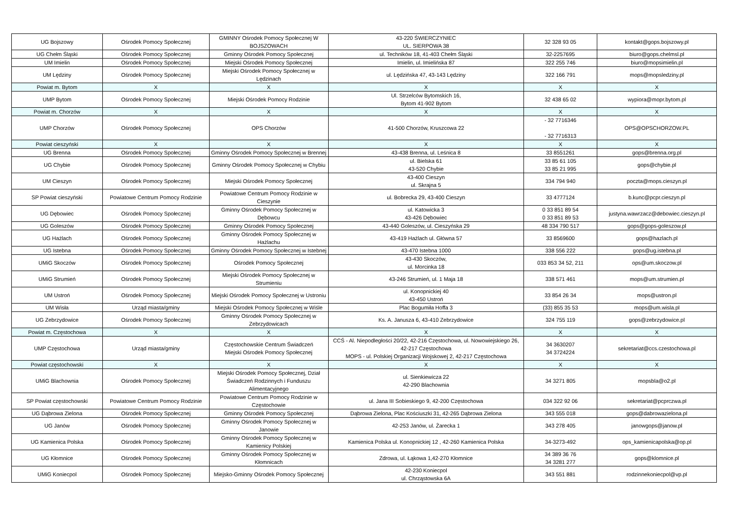| UG Bojszowy | Ośrodek Pomocy Społecznej | GMINNY Ośrodek Pomocy Społecznej W BOJSZOWACH | 43-220 ŚWIERCZYNIEC UL. SIERPOWA 38 | 32 328 93 05 | kontakt@gops.bojszowy.pl |
| UG Chełm Śląski | Ośrodek Pomocy Społecznej | Gminny Ośrodek Pomocy Społecznej | ul. Techników 18, 41-403 Chełm Śląski | 32-2257695 | biuro@gops.chelmsl.pl |
| UM Imielin | Ośrodek Pomocy Społecznej | Miejski Ośrodek Pomocy Społecznej | Imielin, ul. Imielińska 87 | 322 255 746 | biuro@mopsimielin.pl |
| UM Lędziny | Ośrodek Pomocy Społecznej | Miejski Ośrodek Pomocy Społecznej w Lędzinach | ul. Lędzińska 47, 43-143 Lędziny | 322 166 791 | mops@mopsledziny.pl |
| Powiat m. Bytom | X | X | X | X | X |
| UMP Bytom | Ośrodek Pomocy Społecznej | Miejski Ośrodek Pomocy Rodzinie | Ul. Strzelców Bytomskich 16, Bytom 41-902 Bytom | 32 438 65 02 | wypiora@mopr.bytom.pl |
| Powiat m. Chorzów | X | X | X | X | X |
| UMP Chorzów | Ośrodek Pomocy Społecznej | OPS Chorzów | 41-500 Chorzów, Kruszcowa 22 | - 32 7716346 - 32 7716313 | OPS@OPSCHORZOW.PL |
| Powiat cieszyński | X | X | X | X | X |
| UG Brenna | Ośrodek Pomocy Społecznej | Gminny Ośrodek Pomocy Społecznej w Brennej | 43-438 Brenna, ul. Leśnica 8 | 33 8551261 | gops@brenna.org.pl |
| UG Chybie | Ośrodek Pomocy Społecznej | Gminny Ośrodek Pomocy Społecznej w Chybiu | ul. Bielska 61 43-520 Chybie | 33 85 61 105 33 85 21 995 | gops@chybie.pl |
| UM Cieszyn | Ośrodek Pomocy Społecznej | Miejski Ośrodek Pomocy Społecznej | 43-400 Cieszyn ul. Skrajna 5 | 334 794 940 | poczta@mops.cieszyn.pl |
| SP Powiat cieszyński | Powiatowe Centrum Pomocy Rodzinie | Powiatowe Centrum Pomocy Rodzinie w Cieszynie | ul. Bobrecka 29, 43-400 Cieszyn | 33 4777124 | b.kunc@pcpr.cieszyn.pl |
| UG Dębowiec | Ośrodek Pomocy Społecznej | Gminny Ośrodek Pomocy Społecznej w Dębowcu | ul. Katowicka 3 43-426 Dębowiec | 0 33 851 89 54 0 33 851 89 53 | justyna.wawrzacz@debowiec.cieszyn.pl |
| UG Goleszów | Ośrodek Pomocy Społecznej | Gminny Ośrodek Pomocy Społecznej | 43-440 Goleszów, ul. Cieszyńska 29 | 48 334 790 517 | gops@gops-goleszow.pl |
| UG Hażlach | Ośrodek Pomocy Społecznej | Gminny Ośrodek Pomocy Społecznej w Hażlachu | 43-419 Hażlach ul. Główna 57 | 33 8569600 | gops@hazlach.pl |
| UG Istebna | Ośrodek Pomocy Społecznej | Gminny Ośrodek Pomocy Społecznej w Istebnej | 43-470 Istebna 1000 | 338 556 222 | gops@ug.istebna.pl |
| UMiG Skoczów | Ośrodek Pomocy Społecznej | Ośrodek Pomocy Społecznej | 43-430 Skoczów, ul. Morcinka 18 | 033 853 34 52, 211 | ops@um.skoczow.pl |
| UMiG Strumień | Ośrodek Pomocy Społecznej | Miejski Ośrodek Pomocy Społecznej w Strumieniu | 43-246 Strumień, ul. 1 Maja 18 | 338 571 461 | mops@um.strumien.pl |
| UM Ustroń | Ośrodek Pomocy Społecznej | Miejski Ośrodek Pomocy Społecznej w Ustroniu | ul. Konopnickiej 40 43-450 Ustroń | 33 854 26 34 | mops@ustron.pl |
| UM Wisła | Urząd miasta/gminy | Miejski Ośrodek Pomocy Społecznej w Wiśle | Plac Bogumiła Hoffa 3 | (33) 855 35 53 | mops@um.wisla.pl |
| UG Zebrzydowice | Ośrodek Pomocy Społecznej | Gminny Ośrodek Pomocy Społecznej w Zebrzydowicach | Ks. A. Janusza 6, 43-410 Zebrzydowice | 324 755 119 | gops@zebrzydowice.pl |
| Powiat m. Częstochowa | X | X | X | X | X |
| UMP Częstochowa | Urząd miasta/gminy | Częstochowskie Centrum Świadczeń Miejski Ośrodek Pomocy Społecznej | CCŚ - Al. Niepodległości 20/22, 42-216 Częstochowa, ul. Nowowiejskiego 26, 42-217 Częstochowa MOPS - ul. Polskiej Organizacji Wojskowej 2, 42-217 Częstochowa | 34 3630207 34 3724224 | sekretariat@ccs.czestochowa.pl |
| Powiat częstochowski | X | X | X | X | X |
| UMiG Blachownia | Ośrodek Pomocy Społecznej | Miejski Ośrodek Pomocy Społecznej, Dział Świadczeń Rodzinnych i Funduszu Alimentacyjnego | ul. Sienkiewicza 22 42-290 Blachownia | 34 3271 805 | mopsbla@o2.pl |
| SP Powiat częstochowski | Powiatowe Centrum Pomocy Rodzinie | Powiatowe Centrum Pomocy Rodzinie w Częstochowie | ul. Jana III Sobieskiego 9, 42-200 Częstochowa | 034 322 92 06 | sekretariat@pcprczwa.pl |
| UG Dąbrowa Zielona | Ośrodek Pomocy Społecznej | Gminny Ośrodek Pomocy Społecznej | Dąbrowa Zielona, Plac Kościuszki 31, 42-265 Dąbrowa Zielona | 343 555 018 | gops@dabrowazielona.pl |
| UG Janów | Ośrodek Pomocy Społecznej | Gminny Ośrodek Pomocy Społecznej w Janowie | 42-253 Janów, ul. Żarecka 1 | 343 278 405 | janowgops@janow.pl |
| UG Kamienica Polska | Ośrodek Pomocy Społecznej | Gminny Ośrodek Pomocy Społecznej w Kamienicy Polskiej | Kamienica Polska ul. Konopnickiej 12 , 42-260 Kamienica Polska | 34-3273-492 | ops_kamienicapolska@op.pl |
| UG Kłomnice | Ośrodek Pomocy Społecznej | Gminny Ośrodek Pomocy Społecznej w Kłomnicach | Zdrowa, ul. Łąkowa 1,42-270 Kłomnice | 34 389 36 76 34 3281 277 | gops@klomnice.pl |
| UMiG Koniecpol | Ośrodek Pomocy Społecznej | Miejsko-Gminny Ośrodek Pomocy Społecznej | 42-230 Koniecpol ul. Chrząstowska 6A | 343 551 881 | rodzinnekoniecpol@vp.pl |